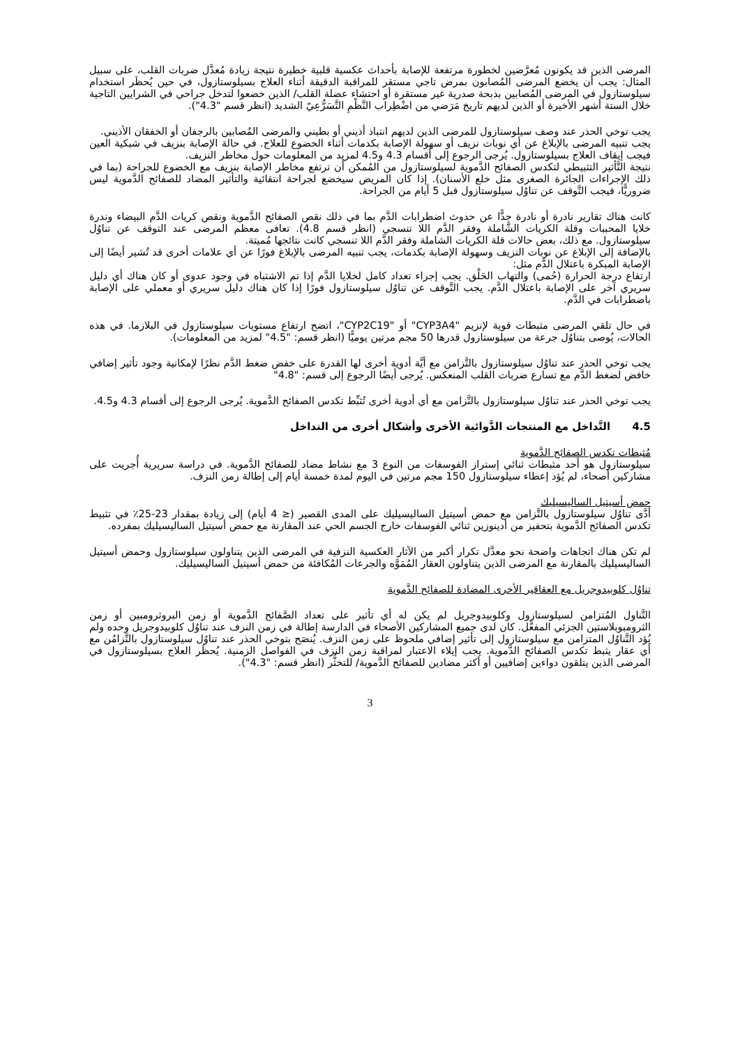المرضى الذين قد يكونون مُعرَّضين لخطورة مرتفعة للإصابة بأحداث عكسية قلبية خطيرة نتيجة زيادة مُعدَّل ضربات القلب، على سبيل المثال: يجب أن يخضع المرضى المُصابون بمرض تاجي مستقر للمراقبة الدقيقة أثناء العلاج بسيلوستازول، في حين يُحظَر استخدام سيلوستازول في المرضى المُصابين بذبحة صدرية غير مستقرة أو احتشاء عضلة القلب/ الذين خضعوا لتدخل جراحي في الشرايين التاجية خلال الستة أشهر الأخيرة أو الذين لديهم تاريخ مَرَضي من اضْطِراب النَّظْمِ التَّسَرُّعِيّ الشديد (انظر قسم "4.3").
يجب توخي الحذر عند وصف سيلوستازول للمرضى الذين لديهم انتباذ أذيني أو بطيني والمرضى المُصابين بالرجفان أو الخفقان الأذيني.
يجب تنبيه المرضى بالإبلاغ عن أي نوبات نزيف أو سهولة الإصابة بكدمات أثناء الخضوع للعلاج. في حالة الإصابة بنزيف في شبكية العين فيجب إيقاف العلاج بسيلوستازول. يُرجى الرجوع إلى أقسام 4.3 و4.5 لمزيد من المعلومات حول مخاطر النزيف.
نتيجة التَّأثير التثبيطي لتكدس الصفائح الدَّموية لسيلوستازول من المُمكن أن ترتفع مخاطر الإصابة بنزيف مع الخضوع للجراحة (بما في ذلك الإجراءات الجائرة الصغرى مثل خلع الأسنان). إذا كان المريض سيخضع لجراحة انتقائية والتأثير المضاد للصفائح الدَّموية ليس ضروريًّا، فيجب التَّوقف عن تناوُل سيلوستازول قبل 5 أيام من الجراحة.
كانت هناك تقارير نادرة أو نادرة جدًّا عن حدوث اضطرابات الدَّم بما في ذلك نقص الصفائح الدَّموية ونقص كريات الدَّم البيضاء وندرة خلايا المحببات وقلة الكريات الشَّاملة وفقر الدَّم اللا تنسجي (انظر قسم 4.8). تعافى معظم المرضى عند التوقف عن تناوُل سيلوستازول. مع ذلك، بعض حالات قلة الكريات الشاملة وفقر الدَّم اللا تنسجي كانت نتائجها مُميتة.
بالإضافة إلى الإبلاغ عن نوبات النزيف وسهولة الإصابة بكدمات، يجب تنبيه المرضى بالإبلاغ فورًا عن أي علامات أخرى قد تُشير أيضًا إلى الإصابة المبكرة باعتلال الدَّم مثل:
ارتفاع درجة الحرارة (حُمى) والتهاب الحَلْق. يجب إجراء تعداد كامل لخلايا الدَّم إذا تم الاشتباه في وجود عدوى أو كان هناك أي دليل سريري آخر على الإصابة باعتلال الدَّم. يجب التَّوقف عن تناوُل سيلوستازول فورًا إذا كان هناك دليل سريري أو معملي على الإصابة باضطرابات في الدَّم.
في حال تلقي المرضى مثبطات قوية لإنزيم "CYP3A4" أو "CYP2C19"، اتضح ارتفاع مستويات سيلوستازول في البلازما. في هذه الحالات، يُوصى بتناوُل جرعة من سيلوستازول قدرها 50 مجم مرتين يوميًّا (انظر قسم: "4.5" لمزيد من المعلومات).
يجب توخي الحذر عند تناوُل سيلوستازول بالتَّزامن مع أيَّة أدوية أخرى لها القدرة على خفض ضغط الدَّم نظرًا لإمكانية وجود تأثير إضافي خافض لضغط الدَّم مع تسارع ضربات القلب المنعكس. يُرجى أيضًا الرجوع إلى قسم: "4.8"
يجب توخي الحذر عند تناوُل سيلوستازول بالتَّزامن مع أي أدوية أخرى تُثبِّط تكدس الصفائح الدَّموية. يُرجى الرجوع إلى أقسام 4.3 و4.5.
4.5 التَّداخل مع المنتجات الدَّوائية الأخرى وأشكال أخرى من التداخل
مُثبطات تكدس الصفائح الدَّموية
سيلوستازول هو أحد مثبطات ثنائي إستراز الفوسفات من النوع 3 مع نشاط مضاد للصفائح الدَّموية. في دراسة سريرية أُجريت على مشاركين أصحاء، لم يُؤد إعطاء سيلوستازول 150 مجم مرتين في اليوم لمدة خمسة أيام إلى إطالة زمن النزف.
حمض أسيتيل الساليسيليك
أدَّى تناوُل سيلوستازول بالتَّزامن مع حمض أسيتيل الساليسيليك على المدى القصير (≤ 4 أيام) إلى زيادة بمقدار 23-25٪ في تثبيط تكدس الصفائح الدَّموية بتحفيز من أدينوزين ثنائي الفوسفات خارج الجسم الحي عند المقارنة مع حمض أسيتيل الساليسيليك بمفرده.
لم تكن هناك اتجاهات واضحة نحو معدَّل تكرار أكبر من الآثار العكسية النزفية في المرضى الذين يتناولون سيلوستازول وحمض أسيتيل الساليسيليك بالمقارنة مع المرضى الذين يتناولون العقار المُمَوَّه والجرعات المُكافئة من حمض أسيتيل الساليسيليك.
تناوُل كلوبيدوجريل مع العقاقير الأخرى المضادة للصفائح الدَّموية
التَّناول المُتزامن لسيلوستازول وكلوبيدوجريل لم يكن له أي تأثير على تعداد الصَّفائح الدَّموية أو زمن البروثرومبين أو زمن الثرومبوبلاستين الجزئي المفعَّل. كان لدى جميع المشاركين الأصحاء في الدارسة إطالة في زمن النزف عند تناوُل كلوبيدوجريل وحده ولم يُؤد التَّناوُل المتزامن مع سيلوستازول إلى تأثير إضافي ملحوظ على زمن النزف. يُنصَح بتوخي الحذر عند تناوُل سيلوستازول بالتَّزامُن مع أي عقار يثبط تكدس الصفائح الدَّموية. يجب إيلاء الاعتبار لمراقبة زمن النزف في الفواصل الزمنية. يُحظَر العلاج بسيلوستازول في المرضى الذين يتلقون دواءين إضافيين أو أكثر مضادين للصفائح الدَّموية/ للتخثُّر (انظر قسم: "4.3").
3